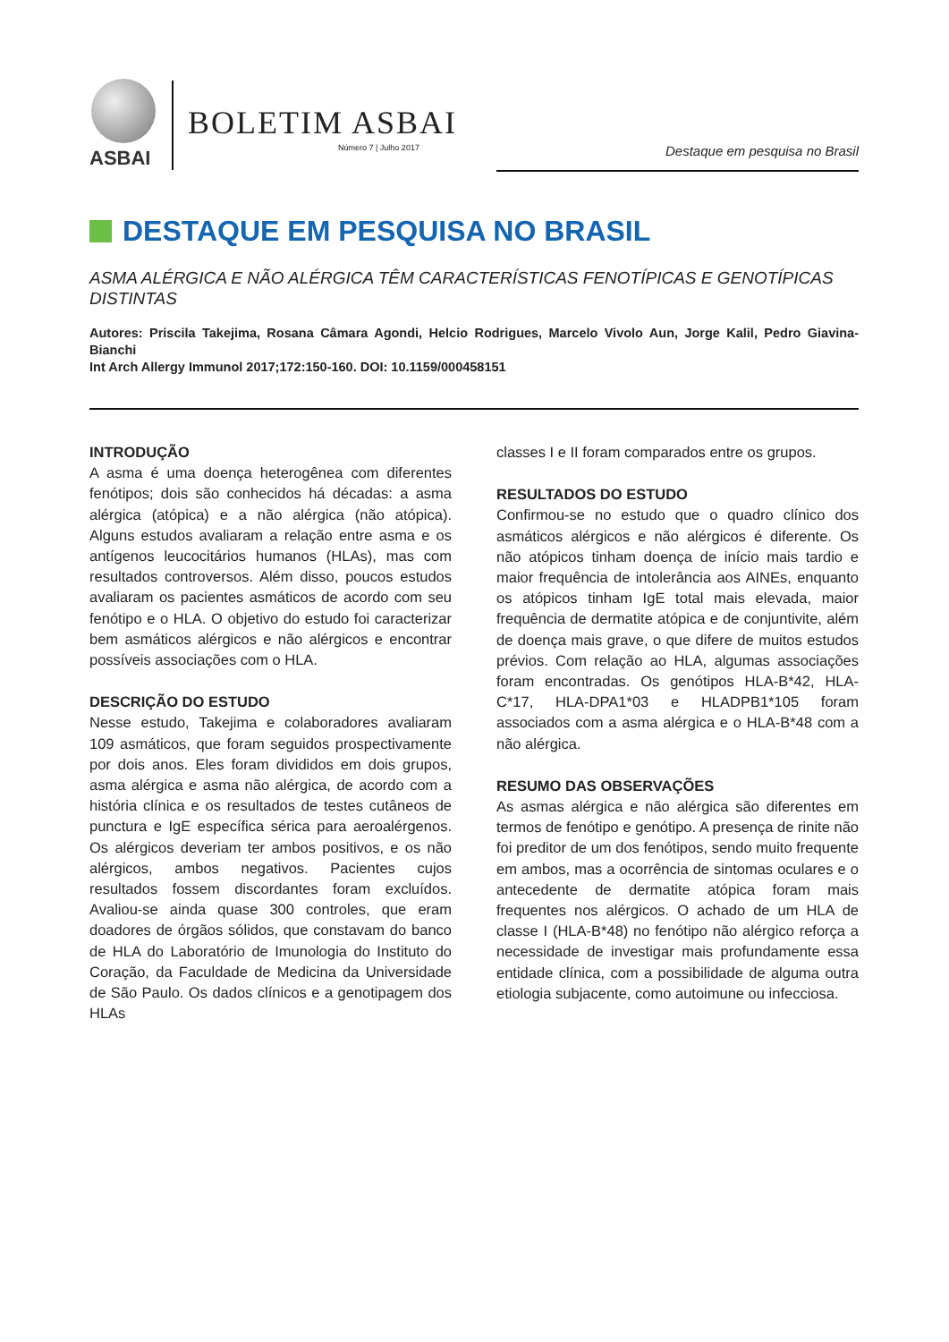ASBAI
BOLETIM ASBAI
Número 7 | Julho 2017 Destaque em pesquisa no Brasil
DESTAQUE EM PESQUISA NO BRASIL
ASMA ALÉRGICA E NÃO ALÉRGICA TÊM CARACTERÍSTICAS FENOTÍPICAS E GENOTÍPICAS DISTINTAS
Autores: Priscila Takejima, Rosana Câmara Agondi, Helcio Rodrigues, Marcelo Vivolo Aun, Jorge Kalil, Pedro Giavina-Bianchi
Int Arch Allergy Immunol 2017;172:150-160. DOI: 10.1159/000458151
INTRODUÇÃO
A asma é uma doença heterogênea com diferentes fenótipos; dois são conhecidos há décadas: a asma alérgica (atópica) e a não alérgica (não atópica). Alguns estudos avaliaram a relação entre asma e os antígenos leucocitários humanos (HLAs), mas com resultados controversos. Além disso, poucos estudos avaliaram os pacientes asmáticos de acordo com seu fenótipo e o HLA. O objetivo do estudo foi caracterizar bem asmáticos alérgicos e não alérgicos e encontrar possíveis associações com o HLA.
DESCRIÇÃO DO ESTUDO
Nesse estudo, Takejima e colaboradores avaliaram 109 asmáticos, que foram seguidos prospectivamente por dois anos. Eles foram divididos em dois grupos, asma alérgica e asma não alérgica, de acordo com a história clínica e os resultados de testes cutâneos de punctura e IgE específica sérica para aeroalérgenos. Os alérgicos deveriam ter ambos positivos, e os não alérgicos, ambos negativos. Pacientes cujos resultados fossem discordantes foram excluídos. Avaliou-se ainda quase 300 controles, que eram doadores de órgãos sólidos, que constavam do banco de HLA do Laboratório de Imunologia do Instituto do Coração, da Faculdade de Medicina da Universidade de São Paulo. Os dados clínicos e a genotipagem dos HLAs
classes I e II foram comparados entre os grupos.
RESULTADOS DO ESTUDO
Confirmou-se no estudo que o quadro clínico dos asmáticos alérgicos e não alérgicos é diferente. Os não atópicos tinham doença de início mais tardio e maior frequência de intolerância aos AINEs, enquanto os atópicos tinham IgE total mais elevada, maior frequência de dermatite atópica e de conjuntivite, além de doença mais grave, o que difere de muitos estudos prévios. Com relação ao HLA, algumas associações foram encontradas. Os genótipos HLA-B*42, HLA-C*17, HLA-DPA1*03 e HLADPB1*105 foram associados com a asma alérgica e o HLA-B*48 com a não alérgica.
RESUMO DAS OBSERVAÇÕES
As asmas alérgica e não alérgica são diferentes em termos de fenótipo e genótipo. A presença de rinite não foi preditor de um dos fenótipos, sendo muito frequente em ambos, mas a ocorrência de sintomas oculares e o antecedente de dermatite atópica foram mais frequentes nos alérgicos. O achado de um HLA de classe I (HLA-B*48) no fenótipo não alérgico reforça a necessidade de investigar mais profundamente essa entidade clínica, com a possibilidade de alguma outra etiologia subjacente, como autoimune ou infecciosa.